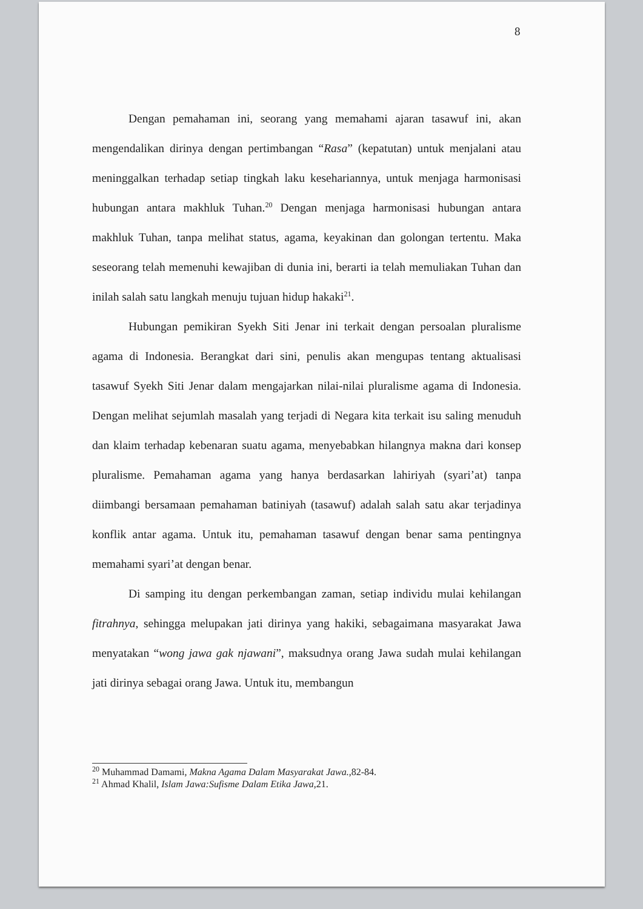8
Dengan pemahaman ini, seorang yang memahami ajaran tasawuf ini, akan mengendalikan dirinya dengan pertimbangan “Rasa” (kepatutan) untuk menjalani atau meninggalkan terhadap setiap tingkah laku kesehariannya, untuk menjaga harmonisasi hubungan antara makhluk Tuhan.<sup>20</sup> Dengan menjaga harmonisasi hubungan antara makhluk Tuhan, tanpa melihat status, agama, keyakinan dan golongan tertentu. Maka seseorang telah memenuhi kewajiban di dunia ini, berarti ia telah memuliakan Tuhan dan inilah salah satu langkah menuju tujuan hidup hakaki<sup>21</sup>.
Hubungan pemikiran Syekh Siti Jenar ini terkait dengan persoalan pluralisme agama di Indonesia. Berangkat dari sini, penulis akan mengupas tentang aktualisasi tasawuf Syekh Siti Jenar dalam mengajarkan nilai-nilai pluralisme agama di Indonesia. Dengan melihat sejumlah masalah yang terjadi di Negara kita terkait isu saling menuduh dan klaim terhadap kebenaran suatu agama, menyebabkan hilangnya makna dari konsep pluralisme. Pemahaman agama yang hanya berdasarkan lahiriyah (syari’at) tanpa diimbangi bersamaan pemahaman batiniyah (tasawuf) adalah salah satu akar terjadinya konflik antar agama. Untuk itu, pemahaman tasawuf dengan benar sama pentingnya memahami syari’at dengan benar.
Di samping itu dengan perkembangan zaman, setiap individu mulai kehilangan fitrahnya, sehingga melupakan jati dirinya yang hakiki, sebagaimana masyarakat Jawa menyatakan “wong jawa gak njawani”, maksudnya orang Jawa sudah mulai kehilangan jati dirinya sebagai orang Jawa. Untuk itu, membangun
<sup>20</sup> Muhammad Damami, Makna Agama Dalam Masyarakat Jawa.,82-84.
<sup>21</sup> Ahmad Khalil, Islam Jawa:Sufisme Dalam Etika Jawa,21.